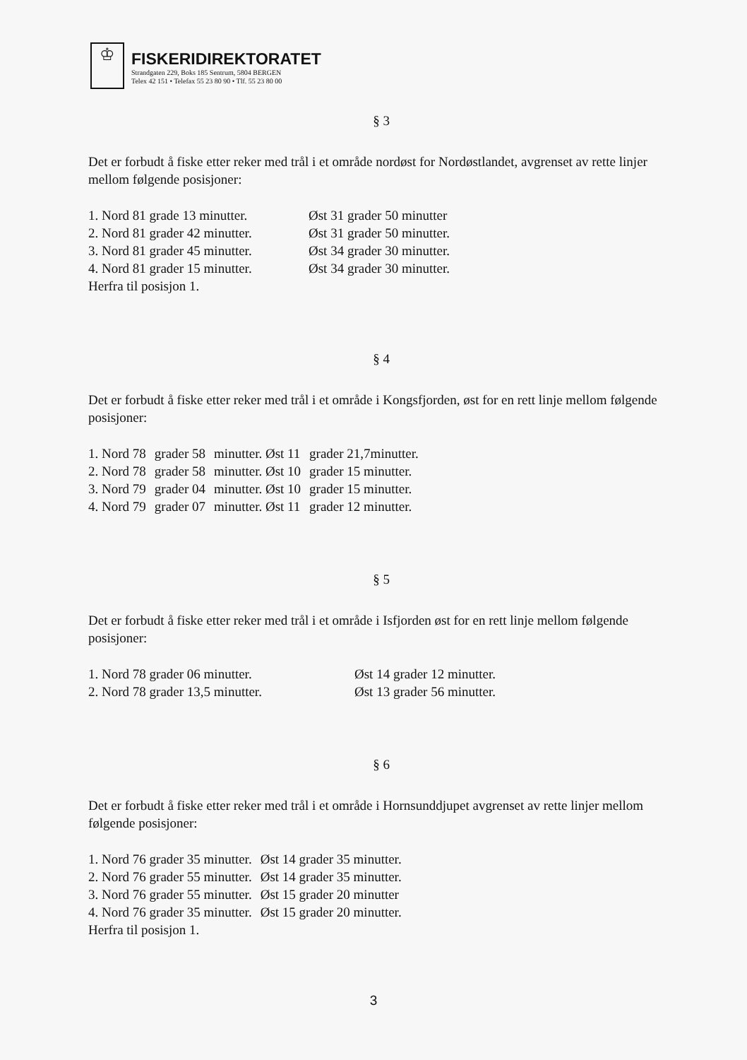♔
FISKERIDIREKTORATET
Strandgaten 229, Boks 185 Sentrum, 5804 BERGEN
Telex 42 151 • Telefax 55 23 80 90 • Tlf. 55 23 80 00
§ 3
Det er forbudt å fiske etter reker med trål i et område nordøst for Nordøstlandet, avgrenset av rette linjer mellom følgende posisjoner:
| 1. Nord 81 grade 13 minutter. | Øst 31 grader 50 minutter |
| 2. Nord 81 grader 42 minutter. | Øst 31 grader 50 minutter. |
| 3. Nord 81 grader 45 minutter. | Øst 34 grader 30 minutter. |
| 4. Nord 81 grader 15 minutter. | Øst 34 grader 30 minutter. |
Herfra til posisjon 1.
§ 4
Det er forbudt å fiske etter reker med trål i et område i Kongsfjorden, øst for en rett linje mellom følgende posisjoner:
| 1. Nord 78 | grader 58 | minutter. Øst 11 | grader 21,7minutter. |
| 2. Nord 78 | grader 58 | minutter. Øst 10 | grader 15 minutter. |
| 3. Nord 79 | grader 04 | minutter. Øst 10 | grader 15 minutter. |
| 4. Nord 79 | grader 07 | minutter. Øst 11 | grader 12 minutter. |
§ 5
Det er forbudt å fiske etter reker med trål i et område i Isfjorden øst for en rett linje mellom følgende posisjoner:
| 1. Nord 78 grader 06 minutter. | Øst 14 grader 12 minutter. |
| 2. Nord 78 grader 13,5 minutter. | Øst 13 grader 56 minutter. |
§ 6
Det er forbudt å fiske etter reker med trål i et område i Hornsunddjupet avgrenset av rette linjer mellom følgende posisjoner:
| 1. Nord 76 grader 35 minutter. | Øst 14 grader 35 minutter. |
| 2. Nord 76 grader 55 minutter. | Øst 14 grader 35 minutter. |
| 3. Nord 76 grader 55 minutter. | Øst 15 grader 20 minutter |
| 4. Nord 76 grader 35 minutter. | Øst 15 grader 20 minutter. |
Herfra til posisjon 1.
3